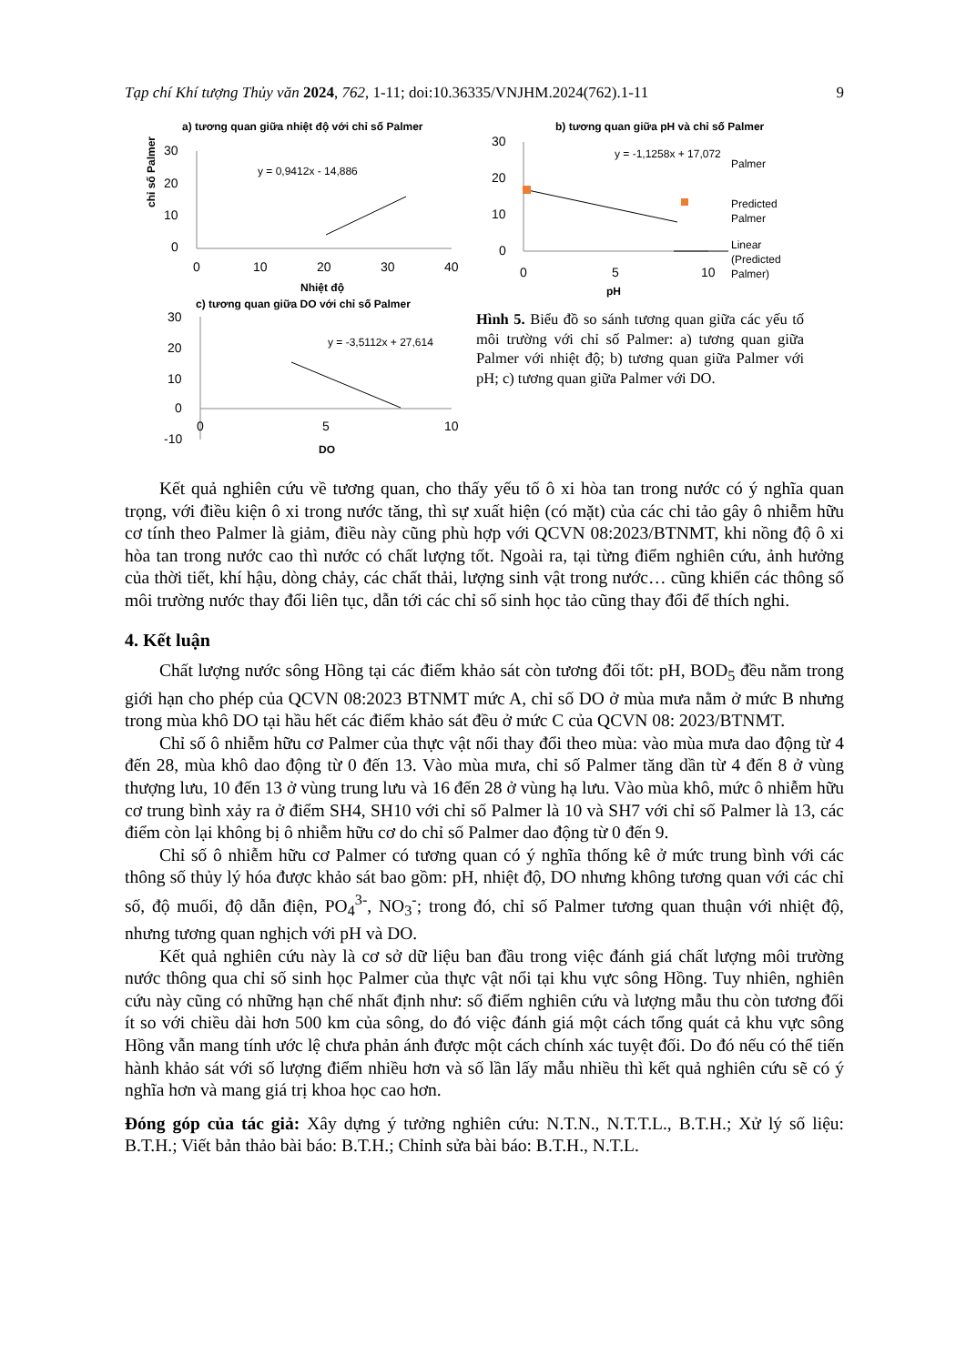Tạp chí Khí tượng Thủy văn 2024, 762, 1-11; doi:10.36335/VNJHM.2024(762).1-11 9
a) tương quan giữa nhiệt độ với chỉ số Palmer
30
20
10
0
0
10
20
30
40
Nhiệt độ
y = 0,9412x - 14,886
chỉ số Palmer
b) tương quan giữa pH và chỉ số Palmer
30
20
10
0
0
5
10
pH
y = -1,1258x + 17,072
Palmer
Predicted
Palmer
Linear
(Predicted
Palmer)
c) tương quan giữa DO với chỉ số Palmer
30
20
10
0
-10
0
5
10
DO
y = -3,5112x + 27,614
Hình 5. Biểu đồ so sánh tương quan giữa các yếu tố môi trường với chỉ số Palmer: a) tương quan giữa Palmer với nhiệt độ; b) tương quan giữa Palmer với pH; c) tương quan giữa Palmer với DO.
Kết quả nghiên cứu về tương quan, cho thấy yếu tố ô xi hòa tan trong nước có ý nghĩa quan trọng, với điều kiện ô xi trong nước tăng, thì sự xuất hiện (có mặt) của các chi tảo gây ô nhiễm hữu cơ tính theo Palmer là giảm, điều này cũng phù hợp với QCVN 08:2023/BTNMT, khi nồng độ ô xi hòa tan trong nước cao thì nước có chất lượng tốt. Ngoài ra, tại từng điểm nghiên cứu, ảnh hưởng của thời tiết, khí hậu, dòng chảy, các chất thải, lượng sinh vật trong nước… cũng khiến các thông số môi trường nước thay đổi liên tục, dẫn tới các chỉ số sinh học tảo cũng thay đổi để thích nghi.
4. Kết luận
Chất lượng nước sông Hồng tại các điểm khảo sát còn tương đối tốt: pH, BOD<sub>5</sub> đều nằm trong giới hạn cho phép của QCVN 08:2023 BTNMT mức A, chỉ số DO ở mùa mưa nằm ở mức B nhưng trong mùa khô DO tại hầu hết các điểm khảo sát đều ở mức C của QCVN 08: 2023/BTNMT.
Chỉ số ô nhiễm hữu cơ Palmer của thực vật nổi thay đổi theo mùa: vào mùa mưa dao động từ 4 đến 28, mùa khô dao động từ 0 đến 13. Vào mùa mưa, chỉ số Palmer tăng dần từ 4 đến 8 ở vùng thượng lưu, 10 đến 13 ở vùng trung lưu và 16 đến 28 ở vùng hạ lưu. Vào mùa khô, mức ô nhiễm hữu cơ trung bình xảy ra ở điểm SH4, SH10 với chỉ số Palmer là 10 và SH7 với chỉ số Palmer là 13, các điểm còn lại không bị ô nhiễm hữu cơ do chỉ số Palmer dao động từ 0 đến 9.
Chỉ số ô nhiễm hữu cơ Palmer có tương quan có ý nghĩa thống kê ở mức trung bình với các thông số thủy lý hóa được khảo sát bao gồm: pH, nhiệt độ, DO nhưng không tương quan với các chỉ số, độ muối, độ dẫn điện, PO<sub>4</sub><sup>3-</sup>, NO<sub>3</sub><sup>-</sup>; trong đó, chỉ số Palmer tương quan thuận với nhiệt độ, nhưng tương quan nghịch với pH và DO.
Kết quả nghiên cứu này là cơ sở dữ liệu ban đầu trong việc đánh giá chất lượng môi trường nước thông qua chỉ số sinh học Palmer của thực vật nổi tại khu vực sông Hồng. Tuy nhiên, nghiên cứu này cũng có những hạn chế nhất định như: số điểm nghiên cứu và lượng mẫu thu còn tương đối ít so với chiều dài hơn 500 km của sông, do đó việc đánh giá một cách tổng quát cả khu vực sông Hồng vẫn mang tính ước lệ chưa phản ánh được một cách chính xác tuyệt đối. Do đó nếu có thể tiến hành khảo sát với số lượng điểm nhiều hơn và số lần lấy mẫu nhiều thì kết quả nghiên cứu sẽ có ý nghĩa hơn và mang giá trị khoa học cao hơn.
Đóng góp của tác giả: Xây dựng ý tưởng nghiên cứu: N.T.N., N.T.T.L., B.T.H.; Xử lý số liệu: B.T.H.; Viết bản thảo bài báo: B.T.H.; Chỉnh sửa bài báo: B.T.H., N.T.L.